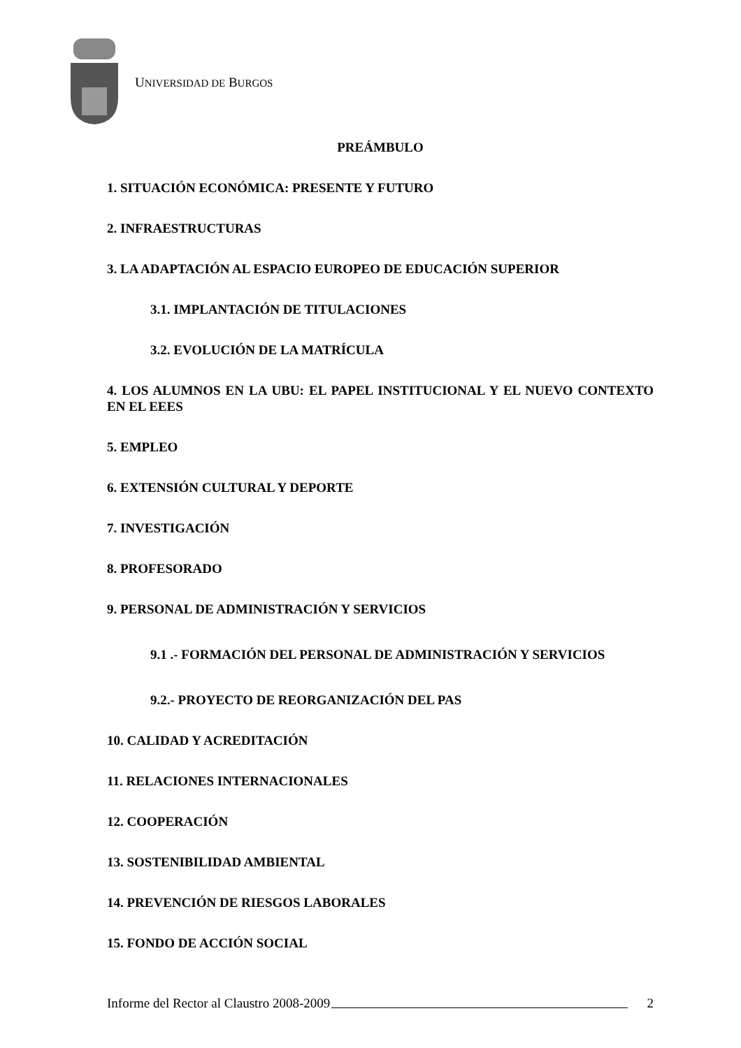UNIVERSIDAD DE BURGOS
PREÁMBULO
1. SITUACIÓN ECONÓMICA: PRESENTE Y FUTURO
2. INFRAESTRUCTURAS
3. LA ADAPTACIÓN AL ESPACIO EUROPEO DE EDUCACIÓN SUPERIOR
3.1. IMPLANTACIÓN DE TITULACIONES
3.2. EVOLUCIÓN DE LA MATRÍCULA
4. LOS ALUMNOS EN LA UBU: EL PAPEL INSTITUCIONAL Y EL NUEVO CONTEXTO EN EL EEES
5. EMPLEO
6. EXTENSIÓN CULTURAL Y DEPORTE
7. INVESTIGACIÓN
8. PROFESORADO
9. PERSONAL DE ADMINISTRACIÓN Y SERVICIOS
9.1 .- FORMACIÓN DEL PERSONAL DE ADMINISTRACIÓN Y SERVICIOS
9.2.- PROYECTO DE REORGANIZACIÓN DEL PAS
10. CALIDAD Y ACREDITACIÓN
11. RELACIONES INTERNACIONALES
12. COOPERACIÓN
13. SOSTENIBILIDAD AMBIENTAL
14. PREVENCIÓN DE RIESGOS LABORALES
15. FONDO DE ACCIÓN SOCIAL
Informe del Rector al Claustro 2008-2009 2